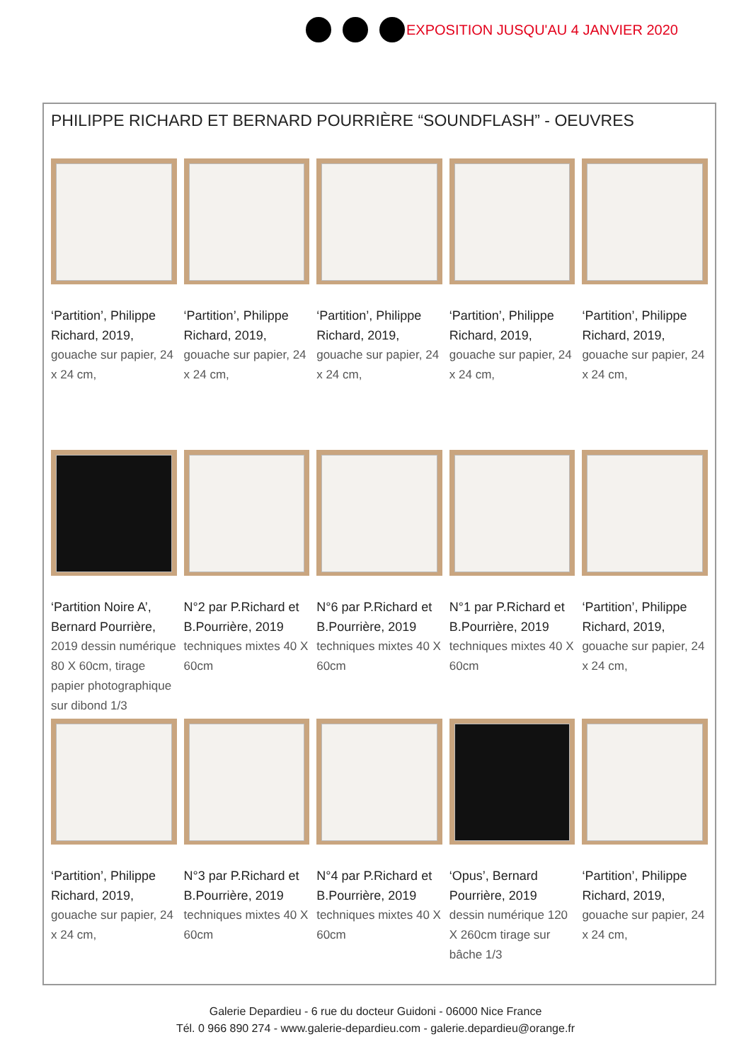EXPOSITION JUSQU'AU 4 JANVIER 2020
PHILIPPE RICHARD ET BERNARD POURRIÈRE “SOUNDFLASH” - OEUVRES
‘Partition’, Philippe Richard, 2019,
gouache sur papier, 24 x 24 cm,
‘Partition’, Philippe Richard, 2019,
gouache sur papier, 24 x 24 cm,
‘Partition’, Philippe Richard, 2019,
gouache sur papier, 24 x 24 cm,
‘Partition’, Philippe Richard, 2019,
gouache sur papier, 24 x 24 cm,
‘Partition’, Philippe Richard, 2019,
gouache sur papier, 24 x 24 cm,
‘Partition Noire A’, Bernard Pourrière,
2019 dessin numérique 80 X 60cm, tirage papier photographique sur dibond 1/3
N°2 par P.Richard et B.Pourrière, 2019
techniques mixtes 40 X 60cm
N°6 par P.Richard et B.Pourrière, 2019
techniques mixtes 40 X 60cm
N°1 par P.Richard et B.Pourrière, 2019
techniques mixtes 40 X 60cm
‘Partition’, Philippe Richard, 2019,
gouache sur papier, 24 x 24 cm,
‘Partition’, Philippe Richard, 2019,
gouache sur papier, 24 x 24 cm,
N°3 par P.Richard et B.Pourrière, 2019
techniques mixtes 40 X 60cm
N°4 par P.Richard et B.Pourrière, 2019
techniques mixtes 40 X 60cm
‘Opus’, Bernard Pourrière, 2019
dessin numérique 120 X 260cm tirage sur bâche 1/3
‘Partition’, Philippe Richard, 2019,
gouache sur papier, 24 x 24 cm,
Galerie Depardieu - 6 rue du docteur Guidoni - 06000 Nice France
Tél. 0 966 890 274 - www.galerie-depardieu.com - galerie.depardieu@orange.fr